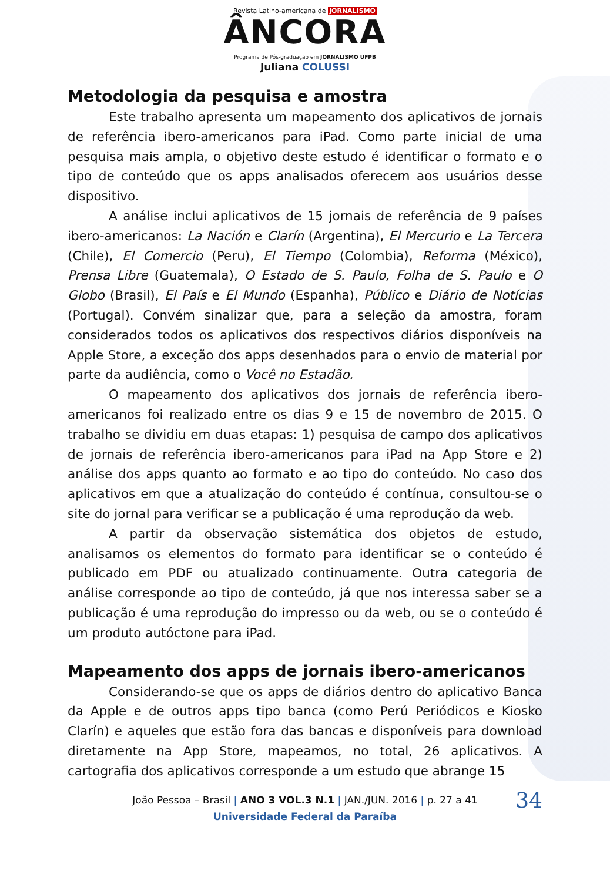Revista Latino-americana de JORNALISMO
ÂNCORA
Programa de Pós-graduação em JORNALISMO UFPB
Juliana COLUSSI
Metodologia da pesquisa e amostra
Este trabalho apresenta um mapeamento dos aplicativos de jornais de referência ibero-americanos para iPad. Como parte inicial de uma pesquisa mais ampla, o objetivo deste estudo é identificar o formato e o tipo de conteúdo que os apps analisados oferecem aos usuários desse dispositivo.
A análise inclui aplicativos de 15 jornais de referência de 9 países ibero-americanos: La Nación e Clarín (Argentina), El Mercurio e La Tercera (Chile), El Comercio (Peru), El Tiempo (Colombia), Reforma (México), Prensa Libre (Guatemala), O Estado de S. Paulo, Folha de S. Paulo e O Globo (Brasil), El País e El Mundo (Espanha), Público e Diário de Notícias (Portugal). Convém sinalizar que, para a seleção da amostra, foram considerados todos os aplicativos dos respectivos diários disponíveis na Apple Store, a exceção dos apps desenhados para o envio de material por parte da audiência, como o Você no Estadão.
O mapeamento dos aplicativos dos jornais de referência ibero-americanos foi realizado entre os dias 9 e 15 de novembro de 2015. O trabalho se dividiu em duas etapas: 1) pesquisa de campo dos aplicativos de jornais de referência ibero-americanos para iPad na App Store e 2) análise dos apps quanto ao formato e ao tipo do conteúdo. No caso dos aplicativos em que a atualização do conteúdo é contínua, consultou-se o site do jornal para verificar se a publicação é uma reprodução da web.
A partir da observação sistemática dos objetos de estudo, analisamos os elementos do formato para identificar se o conteúdo é publicado em PDF ou atualizado continuamente. Outra categoria de análise corresponde ao tipo de conteúdo, já que nos interessa saber se a publicação é uma reprodução do impresso ou da web, ou se o conteúdo é um produto autóctone para iPad.
Mapeamento dos apps de jornais ibero-americanos
Considerando-se que os apps de diários dentro do aplicativo Banca da Apple e de outros apps tipo banca (como Perú Periódicos e Kiosko Clarín) e aqueles que estão fora das bancas e disponíveis para download diretamente na App Store, mapeamos, no total, 26 aplicativos. A cartografia dos aplicativos corresponde a um estudo que abrange 15
João Pessoa – Brasil | ANO 3 VOL.3 N.1 | JAN./JUN. 2016 | p. 27 a 41
34
Universidade Federal da Paraíba